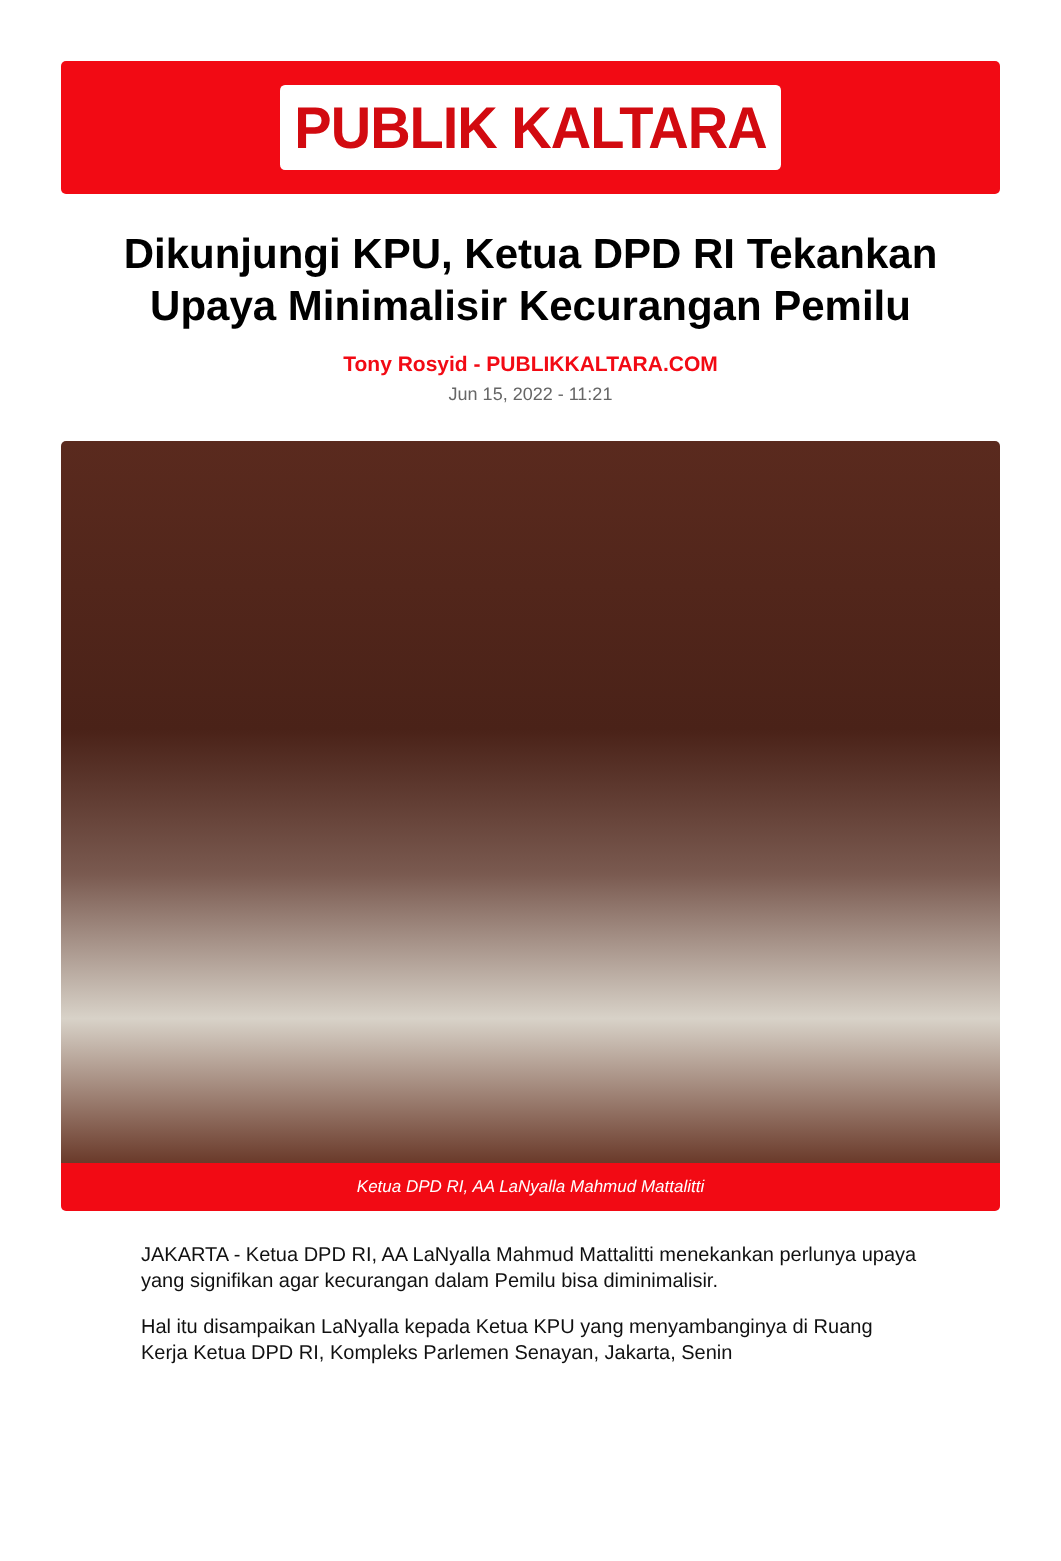PUBLIK KALTARA
Dikunjungi KPU, Ketua DPD RI Tekankan Upaya Minimalisir Kecurangan Pemilu
Tony Rosyid - PUBLIKKALTARA.COM
Jun 15, 2022 - 11:21
Ketua DPD RI, AA LaNyalla Mahmud Mattalitti
JAKARTA - Ketua DPD RI, AA LaNyalla Mahmud Mattalitti menekankan perlunya upaya yang signifikan agar kecurangan dalam Pemilu bisa diminimalisir.
Hal itu disampaikan LaNyalla kepada Ketua KPU yang menyambanginya di Ruang Kerja Ketua DPD RI, Kompleks Parlemen Senayan, Jakarta, Senin